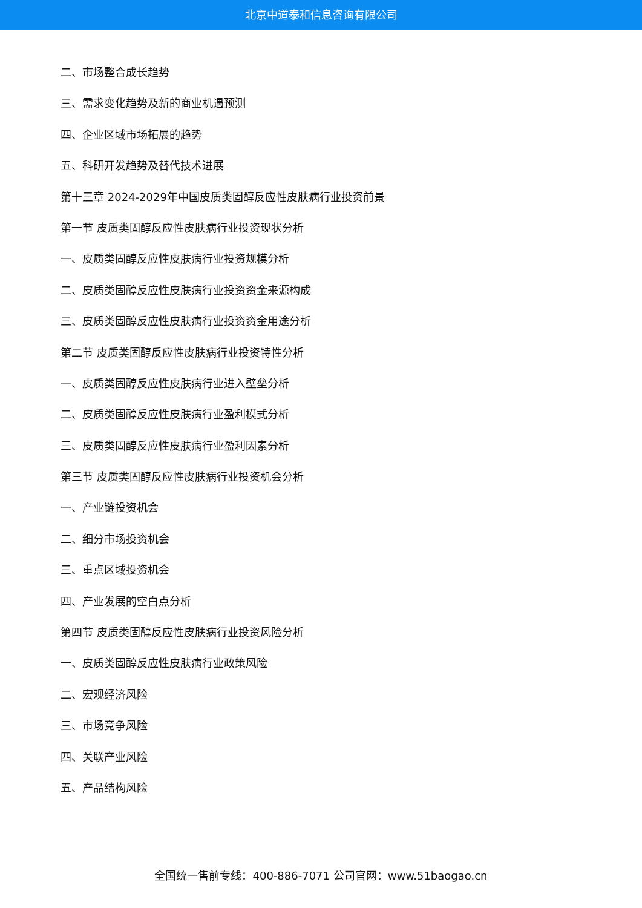北京中道泰和信息咨询有限公司
二、市场整合成长趋势
三、需求变化趋势及新的商业机遇预测
四、企业区域市场拓展的趋势
五、科研开发趋势及替代技术进展
第十三章 2024-2029年中国皮质类固醇反应性皮肤病行业投资前景
第一节 皮质类固醇反应性皮肤病行业投资现状分析
一、皮质类固醇反应性皮肤病行业投资规模分析
二、皮质类固醇反应性皮肤病行业投资资金来源构成
三、皮质类固醇反应性皮肤病行业投资资金用途分析
第二节 皮质类固醇反应性皮肤病行业投资特性分析
一、皮质类固醇反应性皮肤病行业进入壁垒分析
二、皮质类固醇反应性皮肤病行业盈利模式分析
三、皮质类固醇反应性皮肤病行业盈利因素分析
第三节 皮质类固醇反应性皮肤病行业投资机会分析
一、产业链投资机会
二、细分市场投资机会
三、重点区域投资机会
四、产业发展的空白点分析
第四节 皮质类固醇反应性皮肤病行业投资风险分析
一、皮质类固醇反应性皮肤病行业政策风险
二、宏观经济风险
三、市场竞争风险
四、关联产业风险
五、产品结构风险
全国统一售前专线：400-886-7071 公司官网：www.51baogao.cn